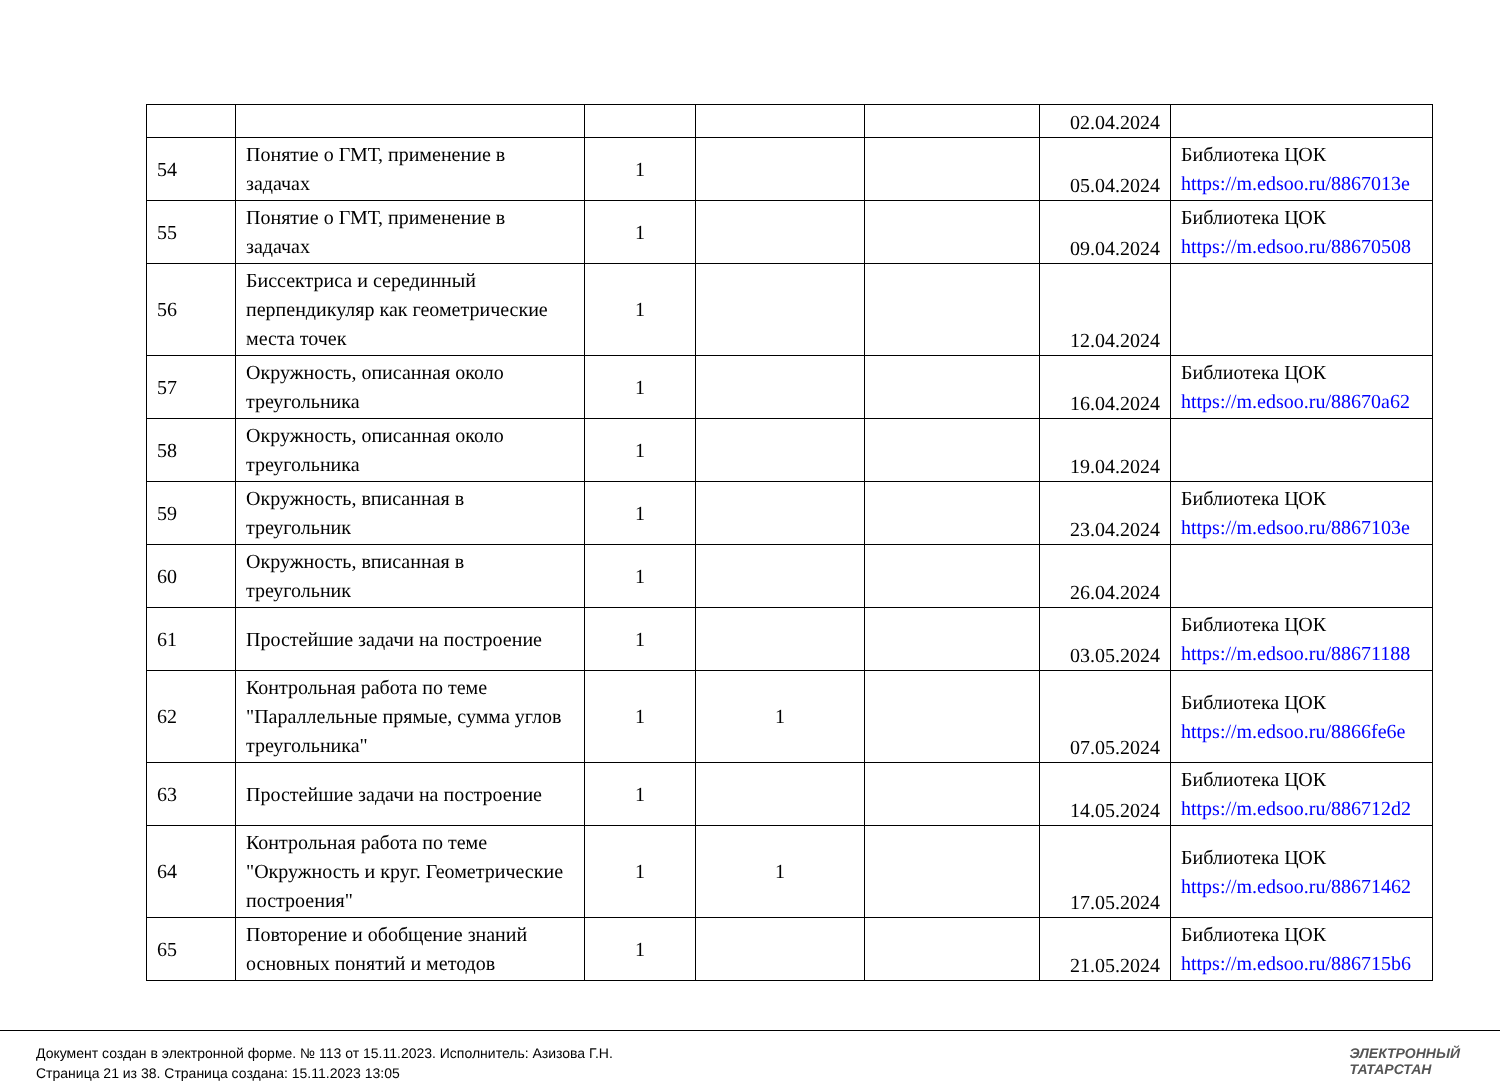| | | | | | 02.04.2024 | |
| 54 | Понятие о ГМТ, применение в задачах | 1 | | | 05.04.2024 | Библиотека ЦОК https://m.edsoo.ru/8867013e |
| 55 | Понятие о ГМТ, применение в задачах | 1 | | | 09.04.2024 | Библиотека ЦОК https://m.edsoo.ru/88670508 |
| 56 | Биссектриса и серединный перпендикуляр как геометрические места точек | 1 | | | 12.04.2024 | |
| 57 | Окружность, описанная около треугольника | 1 | | | 16.04.2024 | Библиотека ЦОК https://m.edsoo.ru/88670a62 |
| 58 | Окружность, описанная около треугольника | 1 | | | 19.04.2024 | |
| 59 | Окружность, вписанная в треугольник | 1 | | | 23.04.2024 | Библиотека ЦОК https://m.edsoo.ru/8867103e |
| 60 | Окружность, вписанная в треугольник | 1 | | | 26.04.2024 | |
| 61 | Простейшие задачи на построение | 1 | | | 03.05.2024 | Библиотека ЦОК https://m.edsoo.ru/88671188 |
| 62 | Контрольная работа по теме "Параллельные прямые, сумма углов треугольника" | 1 | 1 | | 07.05.2024 | Библиотека ЦОК https://m.edsoo.ru/8866fe6e |
| 63 | Простейшие задачи на построение | 1 | | | 14.05.2024 | Библиотека ЦОК https://m.edsoo.ru/886712d2 |
| 64 | Контрольная работа по теме "Окружность и круг. Геометрические построения" | 1 | 1 | | 17.05.2024 | Библиотека ЦОК https://m.edsoo.ru/88671462 |
| 65 | Повторение и обобщение знаний основных понятий и методов | 1 | | | 21.05.2024 | Библиотека ЦОК https://m.edsoo.ru/886715b6 |
Документ создан в электронной форме. № 113 от 15.11.2023. Исполнитель: Азизова Г.Н.
Страница 21 из 38. Страница создана: 15.11.2023 13:05
ЭЛЕКТРОННЫЙ
ТАТАРСТАН